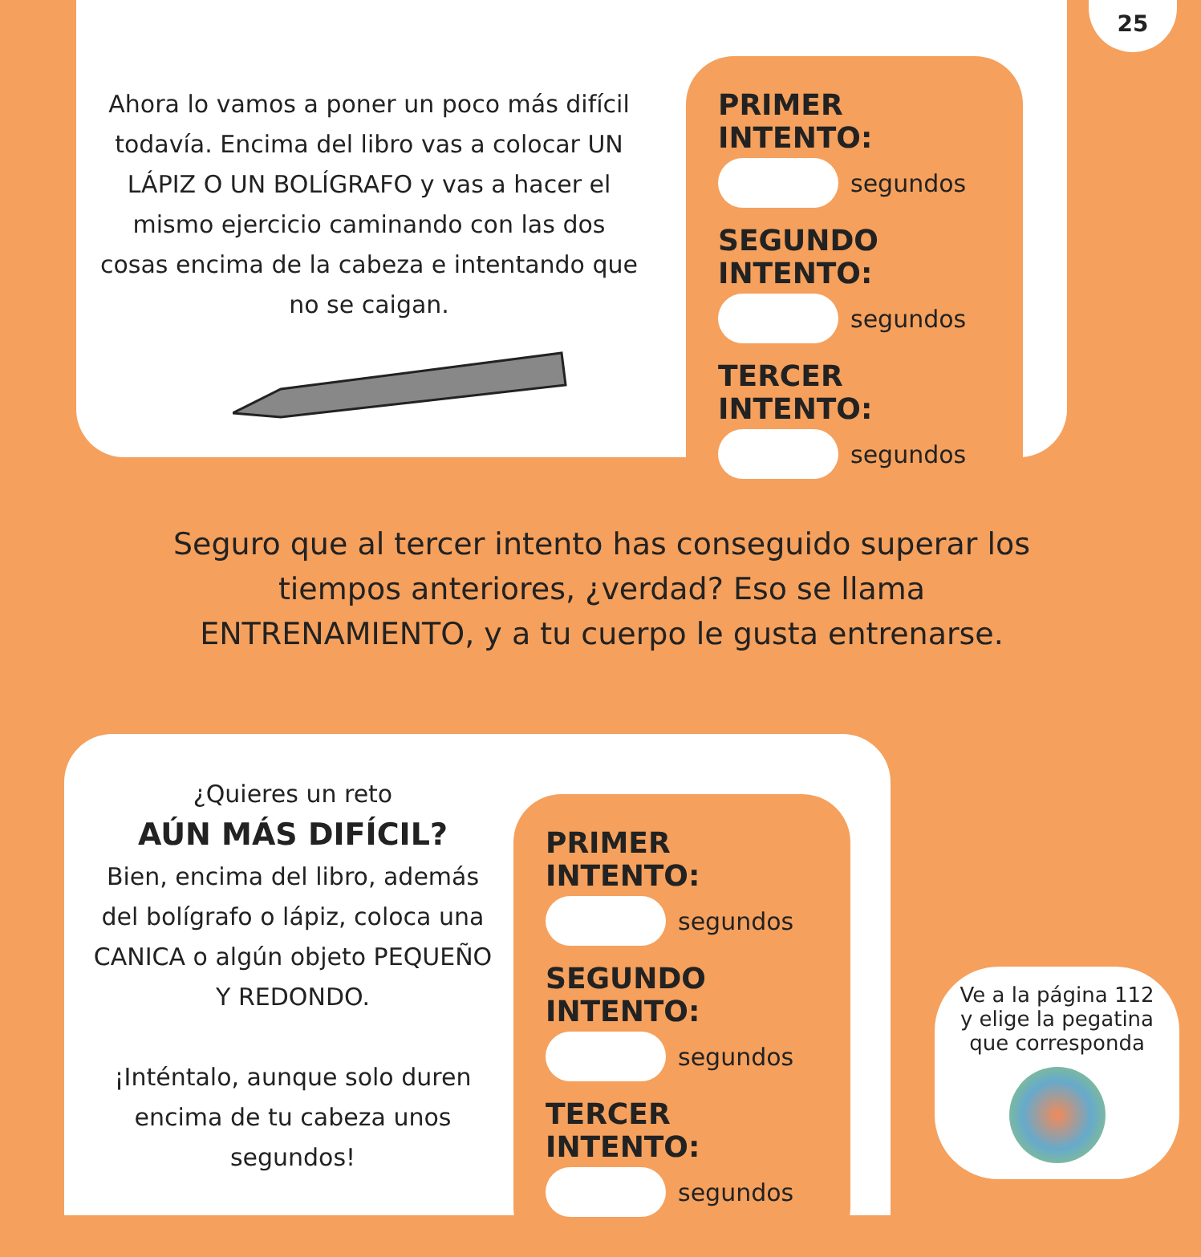25
Ahora lo vamos a poner un poco más difícil todavía. Encima del libro vas a colocar UN LÁPIZ O UN BOLÍGRAFO y vas a hacer el mismo ejercicio caminando con las dos cosas encima de la cabeza e intentando que no se caigan.
PRIMER INTENTO:
segundos
SEGUNDO INTENTO:
segundos
TERCER INTENTO:
segundos
Seguro que al tercer intento has conseguido superar los tiempos anteriores, ¿verdad? Eso se llama ENTRENAMIENTO, y a tu cuerpo le gusta entrenarse.
¿Quieres un reto
AÚN MÁS DIFÍCIL?
Bien, encima del libro, además del bolígrafo o lápiz, coloca una CANICA o algún objeto PEQUEÑO Y REDONDO.
¡Inténtalo, aunque solo duren encima de tu cabeza unos segundos!
PRIMER INTENTO:
segundos
SEGUNDO INTENTO:
segundos
TERCER INTENTO:
segundos
Ve a la página 112
y elige la pegatina
que corresponda